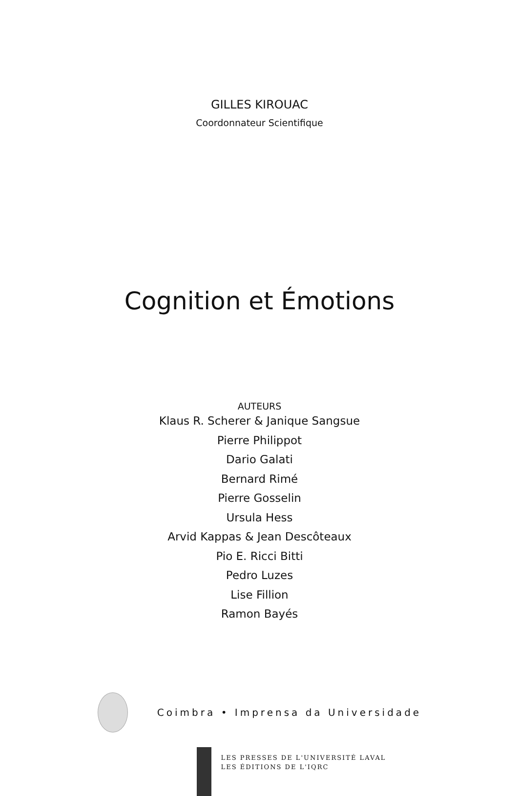GILLES KIROUAC
Coordonnateur Scientifique
Cognition et Émotions
AUTEURS
Klaus R. Scherer & Janique Sangsue
Pierre Philippot
Dario Galati
Bernard Rimé
Pierre Gosselin
Ursula Hess
Arvid Kappas & Jean Descôteaux
Pio E. Ricci Bitti
Pedro Luzes
Lise Fillion
Ramon Bayés
Coimbra • Imprensa da Universidade
LES PRESSES DE L'UNIVERSITÉ LAVAL
LES ÉDITIONS DE L'IQRC